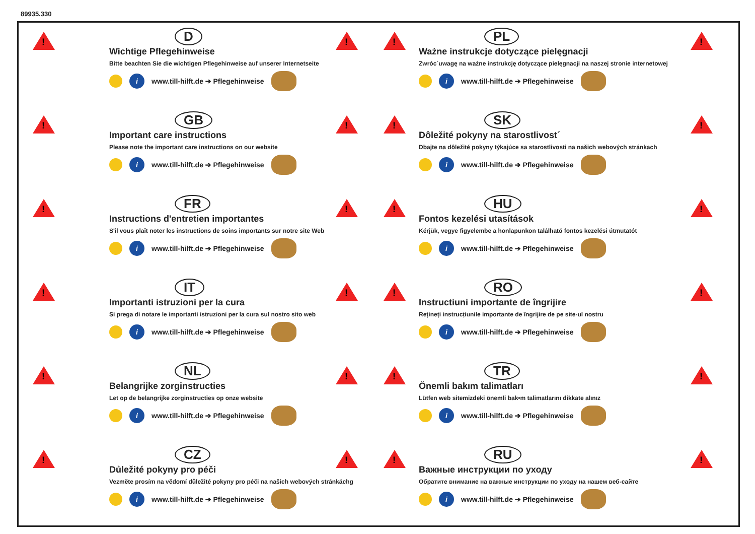89935.330
! !
D
Wichtige Pflegehinweise
Bitte beachten Sie die wichtigen Pflegehinweise auf unserer Internetseite
i
www.till-hilft.de ➔ Pflegehinweise
! !
GB
Important care instructions
Please note the important care instructions on our website
i
www.till-hilft.de ➔ Pflegehinweise
! !
FR
Instructions d'entretien importantes
S'il vous plaît noter les instructions de soins importants sur notre site Web
i
www.till-hilft.de ➔ Pflegehinweise
! !
IT
Importanti istruzioni per la cura
Si prega di notare le importanti istruzioni per la cura sul nostro sito web
i
www.till-hilft.de ➔ Pflegehinweise
! !
NL
Belangrijke zorginstructies
Let op de belangrijke zorginstructies op onze website
i
www.till-hilft.de ➔ Pflegehinweise
! !
CZ
Dủležité pokyny pro péči
Vezměte prosím na vědomí důležité pokyny pro péči na našich webových stránkáchg
i
www.till-hilft.de ➔ Pflegehinweise
! !
PL
Ważne instrukcje dotyczące pielęgnacji
Zwróc´uwagę na ważne instrukcję dotyczące pielęgnacji na naszej stronie internetowej
i
www.till-hilft.de ➔ Pflegehinweise
! !
SK
Dôležité pokyny na starostlivost´
Dbajte na dôležité pokyny týkajúce sa starostlivosti na našich webových stránkach
i
www.till-hilft.de ➔ Pflegehinweise
! !
HU
Fontos kezelési utasítások
Kérjük, vegye figyelembe a honlapunkon található fontos kezelési útmutatót
i
www.till-hilft.de ➔ Pflegehinweise
! !
RO
Instructiuni importante de îngrijire
Rețineți instrucțiunile importante de îngrijire de pe site-ul nostru
i
www.till-hilft.de ➔ Pflegehinweise
! !
TR
Önemli bakım talimatları
Lütfen web sitemizdeki önemli bak•m talimatlarını dikkate alınız
i
www.till-hilft.de ➔ Pflegehinweise
! !
RU
Важные инструкции по уходу
Обратите внимание на важные инструкции по уходу на нашем веб-сайте
i
www.till-hilft.de ➔ Pflegehinweise